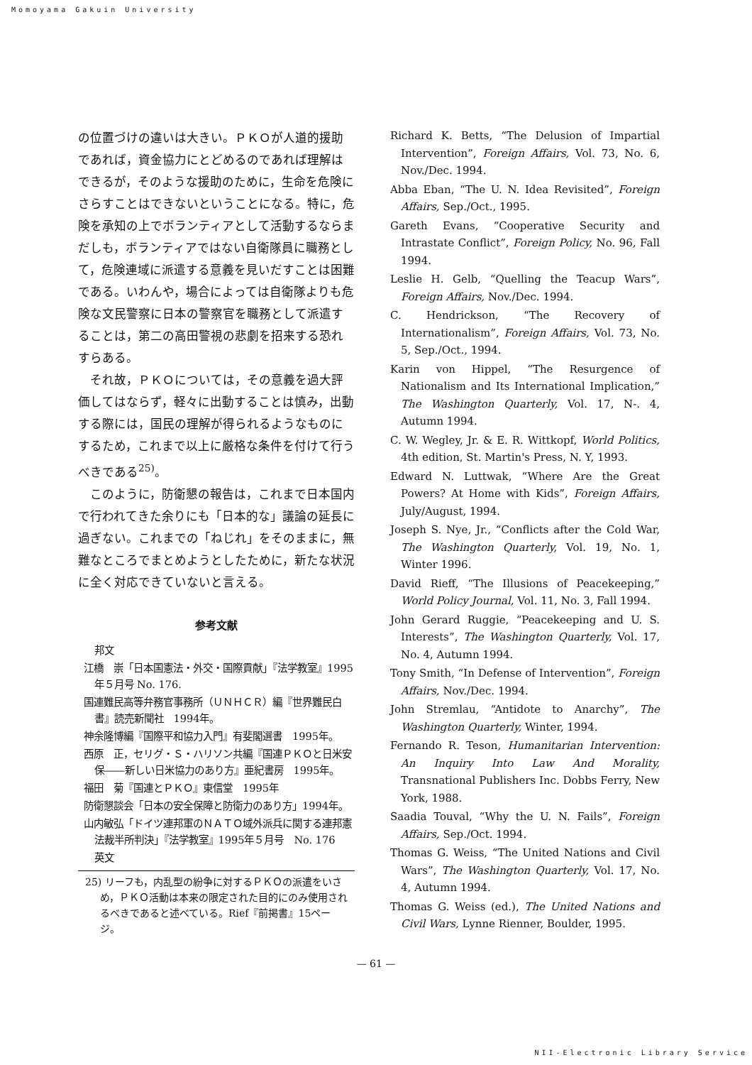Momoyama Gakuin University
の位置づけの違いは大きい。ＰＫＯが人道的援助であれば，資金協力にとどめるのであれば理解はできるが，そのような援助のために，生命を危険にさらすことはできないということになる。特に，危険を承知の上でボランティアとして活動するならまだしも，ボランティアではない自衛隊員に職務として，危険連域に派遣する意義を見いだすことは困難である。いわんや，場合によっては自衛隊よりも危険な文民警察に日本の警察官を職務として派遣することは，第二の高田警視の悲劇を招来する恐れすらある。
それ故，ＰＫＯについては，その意義を過大評価してはならず，軽々に出動することは慎み，出動する際には，国民の理解が得られるようなものにするため，これまで以上に厳格な条件を付けて行うべきである<sup>25)</sup>。
このように，防衛懇の報告は，これまで日本国内で行われてきた余りにも「日本的な」議論の延長に過ぎない。これまでの「ねじれ」をそのままに，無難なところでまとめようとしたために，新たな状況に全く対応できていないと言える。
参考文献
邦文
江橋　崇「日本国憲法・外交・国際貢献」『法学教室』1995年５月号 No. 176.
国連難民高等弁務官事務所（ＵＮＨＣＲ）編『世界難民白書』読売新聞社　1994年。
神余隆博編『国際平和協力入門』有斐閣選書　1995年。
西原　正，セリグ・Ｓ・ハリソン共編『国連ＰＫＯと日米安保――新しい日米協力のあり方』亜紀書房　1995年。
福田　菊『国連とＰＫＯ』東信堂　1995年
防衛懇談会「日本の安全保障と防衛力のあり方」1994年。
山内敏弘「ドイツ連邦軍のＮＡＴＯ域外派兵に関する連邦憲法裁半所判決」『法学教室』1995年５月号　No. 176
英文
25) リーフも，内乱型の紛争に対するＰＫＯの派遣をいさめ，ＰＫＯ活動は本来の限定された目的にのみ使用されるべきであると述べている。Rief『前掲書』15ページ。
Richard K. Betts, “The Delusion of Impartial Intervention”, Foreign Affairs, Vol. 73, No. 6, Nov./Dec. 1994.
Abba Eban, “The U. N. Idea Revisited”, Foreign Affairs, Sep./Oct., 1995.
Gareth Evans, “Cooperative Security and Intrastate Conflict”, Foreign Policy, No. 96, Fall 1994.
Leslie H. Gelb, “Quelling the Teacup Wars”, Foreign Affairs, Nov./Dec. 1994.
C. Hendrickson, “The Recovery of Internationalism”, Foreign Affairs, Vol. 73, No. 5, Sep./Oct., 1994.
Karin von Hippel, “The Resurgence of Nationalism and Its International Implication,” The Washington Quarterly, Vol. 17, N-. 4, Autumn 1994.
C. W. Wegley, Jr. & E. R. Wittkopf, World Politics, 4th edition, St. Martin's Press, N. Y, 1993.
Edward N. Luttwak, “Where Are the Great Powers? At Home with Kids”, Foreign Affairs, July/August, 1994.
Joseph S. Nye, Jr., “Conflicts after the Cold War, The Washington Quarterly, Vol. 19, No. 1, Winter 1996.
David Rieff, “The Illusions of Peacekeeping,” World Policy Journal, Vol. 11, No. 3, Fall 1994.
John Gerard Ruggie, “Peacekeeping and U. S. Interests”, The Washington Quarterly, Vol. 17, No. 4, Autumn 1994.
Tony Smith, “In Defense of Intervention”, Foreign Affairs, Nov./Dec. 1994.
John Stremlau, “Antidote to Anarchy”, The Washington Quarterly, Winter, 1994.
Fernando R. Teson, Humanitarian Intervention: An Inquiry Into Law And Morality, Transnational Publishers Inc. Dobbs Ferry, New York, 1988.
Saadia Touval, “Why the U. N. Fails”, Foreign Affairs, Sep./Oct. 1994.
Thomas G. Weiss, “The United Nations and Civil Wars”, The Washington Quarterly, Vol. 17, No. 4, Autumn 1994.
Thomas G. Weiss (ed.), The United Nations and Civil Wars, Lynne Rienner, Boulder, 1995.
— 61 —
NII-Electronic Library Service